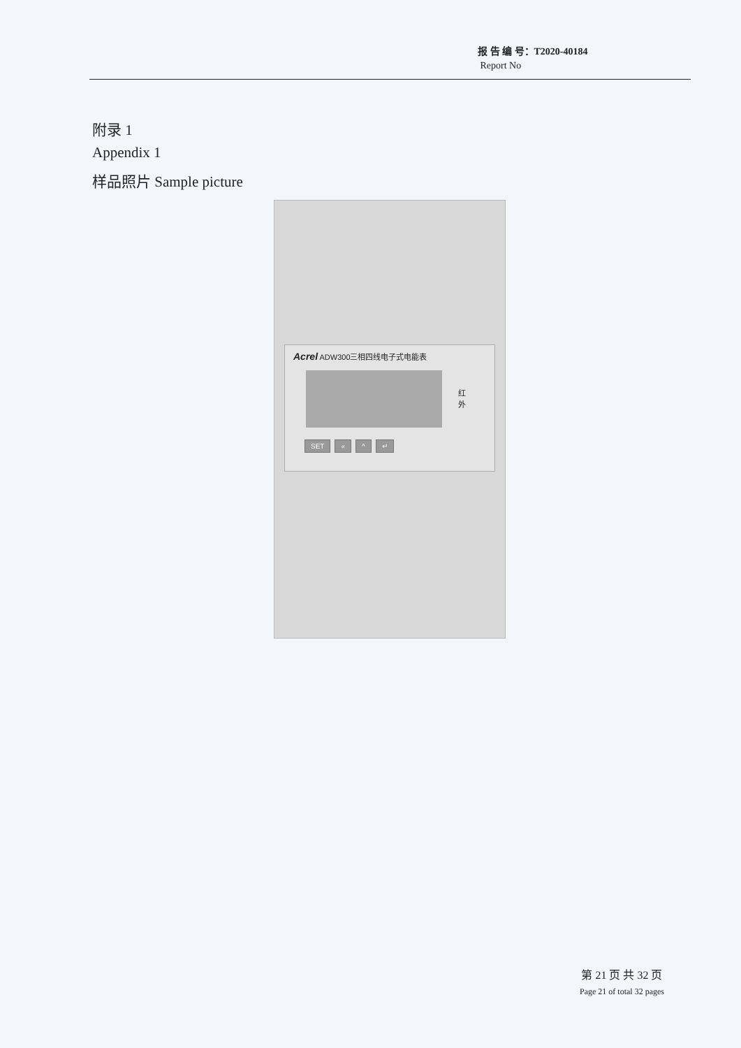报 告 编 号：T2020-40184
Report No
附录 1
Appendix 1
样品照片 Sample picture
Acrel ADW300三相四线电子式电能表
红
外
SET « ^ ↵
第 21 页 共 32 页
Page 21 of total 32 pages